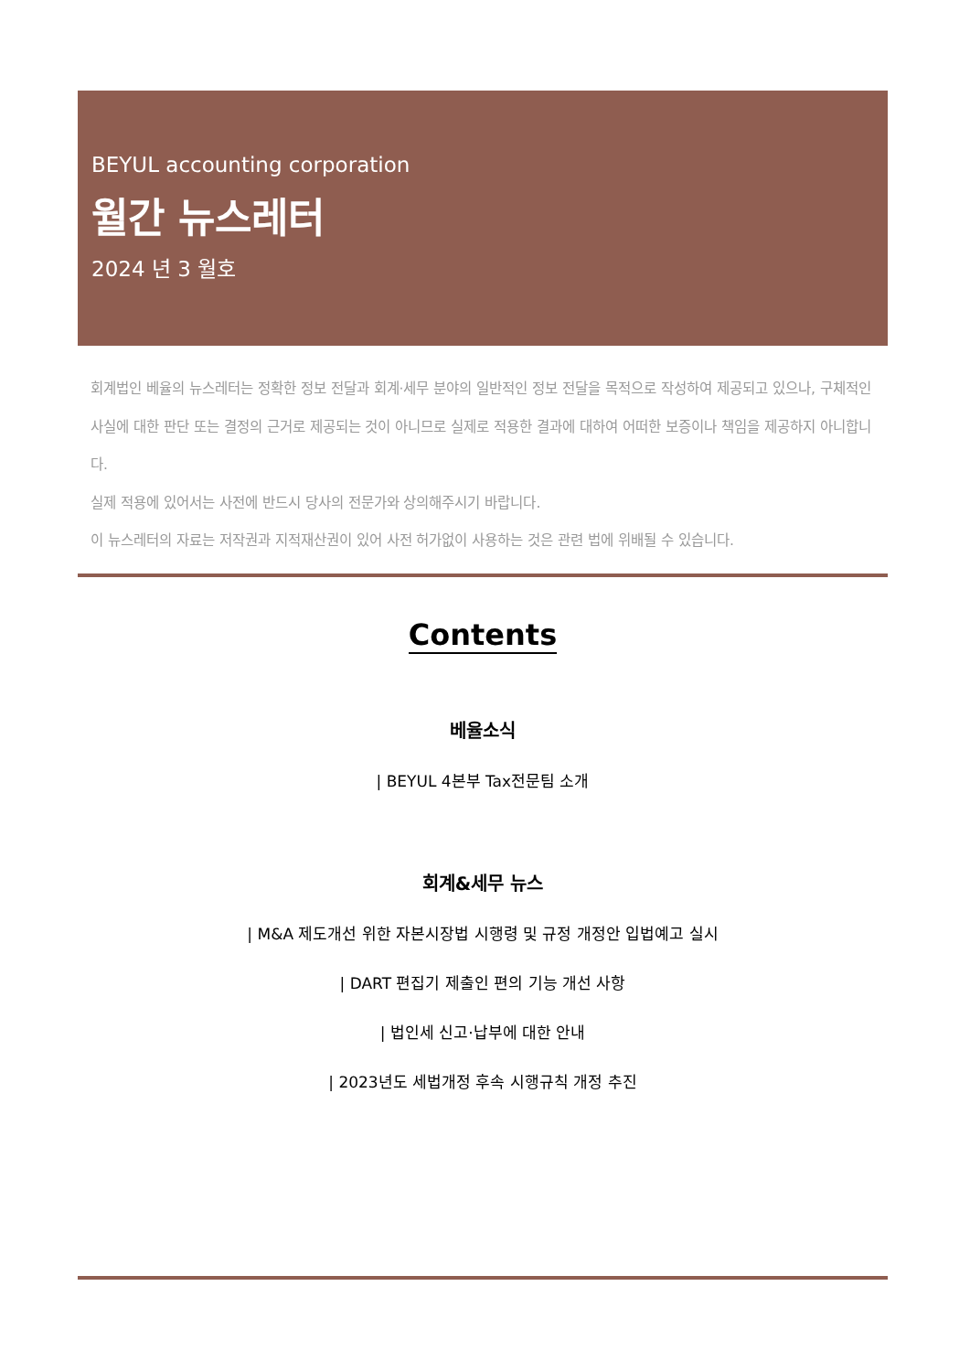BEYUL accounting corporation
월간 뉴스레터
2024 년 3 월호
회계법인 베율의 뉴스레터는 정확한 정보 전달과 회계·세무 분야의 일반적인 정보 전달을 목적으로 작성하여 제공되고 있으나, 구체적인 사실에 대한 판단 또는 결정의 근거로 제공되는 것이 아니므로 실제로 적용한 결과에 대하여 어떠한 보증이나 책임을 제공하지 아니합니다.
실제 적용에 있어서는 사전에 반드시 당사의 전문가와 상의해주시기 바랍니다.
이 뉴스레터의 자료는 저작권과 지적재산권이 있어 사전 허가없이 사용하는 것은 관련 법에 위배될 수 있습니다.
Contents
베율소식
| BEYUL 4본부 Tax전문팀 소개
회계&세무 뉴스
| M&A 제도개선 위한 자본시장법 시행령 및 규정 개정안 입법예고 실시
| DART 편집기 제출인 편의 기능 개선 사항
| 법인세 신고·납부에 대한 안내
| 2023년도 세법개정 후속 시행규칙 개정 추진